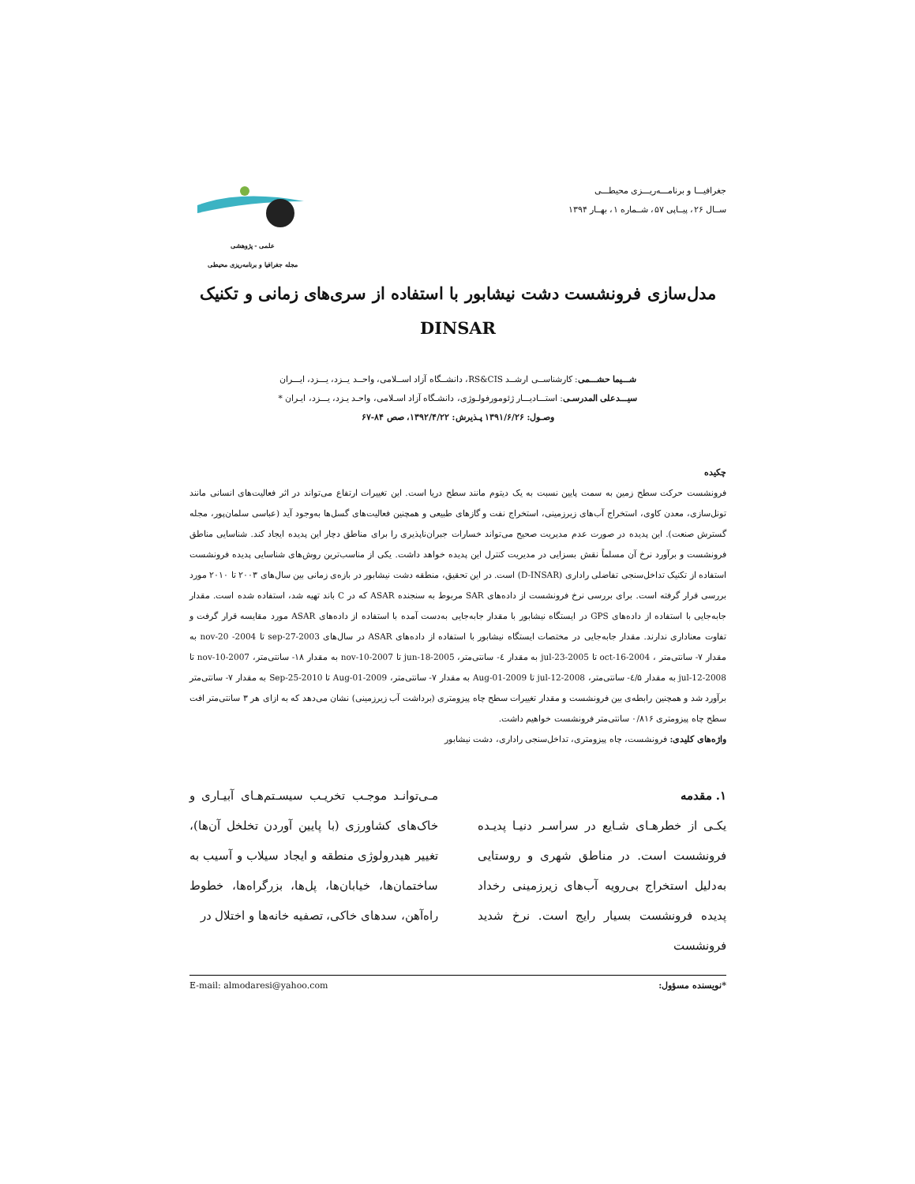جغرافیـــا و برنامـــه‌ریـــزی محیطـــی
ســال ۲۶، پیــاپی ۵۷، شــماره ۱، بهــار ۱۳۹۴
علمی - پژوهشی
مجله جغرافیا و برنامه‌ریزی محیطی
مدل‌سازی فرونشست دشت نیشابور با استفاده از سری‌های زمانی و تکنیک
DINSAR
شـــیما حشـــمی: کارشناســی ارشــد RS&CIS، دانشــگاه آزاد اســلامی، واحــد یــزد، یـــزد، ایـــران
سیـــدعلی المدرسـی: استـــادیـــار ژئومورفولـوژی، دانشـگاه آزاد اسـلامی، واحـد یـزد، یـــزد، ایـران *
وصـول: ۱۳۹۱/۶/۲۶ پـذیرش: ۱۳۹۲/۴/۲۲، صص ۸۴-۶۷
چکیده
فرونشست حرکت سطح زمین به سمت پایین نسبت به یک دیتوم مانند سطح دریا است. این تغییرات ارتفاع می‌تواند در اثر فعالیت‌های انسانی مانند تونل‌سازی، معدن کاوی، استخراج آب‌های زیرزمینی، استخراج نفت و گازهای طبیعی و همچنین فعالیت‌های گسل‌ها به‌وجود آید (عباسی سلمان‌پور، مجله گسترش صنعت). این پدیده در صورت عدم مدیریت صحیح می‌تواند خسارات جبران‌ناپذیری را برای مناطق دچار این پدیده ایجاد کند. شناسایی مناطق فرونشست و برآورد نرخ آن مسلماً نقش بسزایی در مدیریت کنترل این پدیده خواهد داشت. یکی از مناسب‌ترین روش‌های شناسایی پدیده فرونشست استفاده از تکنیک تداخل‌سنجی تفاضلی راداری (D-INSAR) است. در این تحقیق، منطقه دشت نیشابور در بازه‌ی زمانی بین سال‌های ۲۰۰۳ تا ۲۰۱۰ مورد بررسی قرار گرفته است. برای بررسی نرخ فرونشست از داده‌های SAR مربوط به سنجنده ASAR که در C باند تهیه شد، استفاده شده است. مقدار جابه‌جایی با استفاده از داده‌های GPS در ایستگاه نیشابور با مقدار جابه‌جایی به‌دست آمده با استفاده از داده‌های ASAR مورد مقایسه قرار گرفت و تفاوت معناداری ندارند. مقدار جابه‌جایی در مختصات ایستگاه نیشابور با استفاده از داده‌های ASAR در سال‌های 2003-sep-27 تا 2004- nov-20 به مقدار ۷- سانتی‌متر ، 2004-oct-16 تا 2005-jul-23 به مقدار ٤- سانتی‌متر، 2005-jun-18 تا 2007-nov-10 به مقدار ۱۸- سانتی‌متر، 2007-nov-10 تا 2008-jul-12 به مقدار ٤/۵- سانتی‌متر، 2008-jul-12 تا 2009-Aug-01 به مقدار ۷- سانتی‌متر، 2009-Aug-01 تا 2010-Sep-25 به مقدار ۷- سانتی‌متر برآورد شد و همچنین رابطه‌ی بین فرونشست و مقدار تغییرات سطح چاه پیزومتری (برداشت آب زیرزمینی) نشان می‌دهد که به ازای هر ۳ سانتی‌متر افت سطح چاه پیزومتری ۰/۸۱۶ سانتی‌متر فرونشست خواهیم داشت.
واژه‌های کلیدی: فرونشست، چاه پیزومتری، تداخل‌سنجی راداری، دشت نیشابور
۱. مقدمه
یکـی از خطرهـای شـایع در سراسـر دنیـا پدیـده فرونشست است. در مناطق شهری و روستایی به‌دلیل استخراج بی‌رویه آب‌های زیرزمینی رخداد پدیده فرونشست بسیار رایج است. نرخ شدید فرونشست
مـی‌توانـد موجـب تخریـب سیسـتم‌هـای آبیـاری و خاک‌های کشاورزی (با پایین آوردن تخلخل آن‌ها)، تغییر هیدرولوژی منطقه و ایجاد سیلاب و آسیب به ساختمان‌ها، خیابان‌ها، پل‌ها، بزرگراه‌ها، خطوط راه‌آهن، سدهای خاکی، تصفیه خانه‌ها و اختلال در
*نویسنده مسؤول: E-mail: almodaresi@yahoo.com